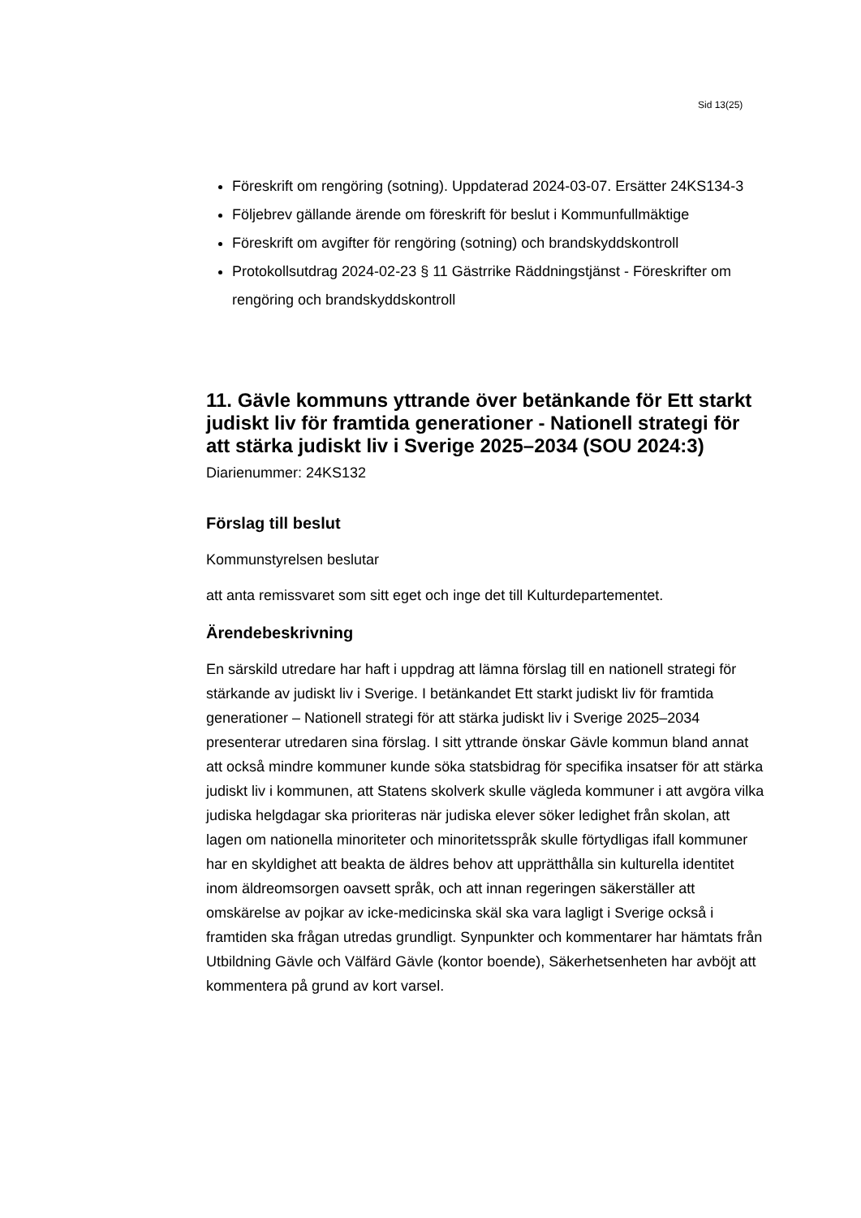Sid 13(25)
Föreskrift om rengöring (sotning). Uppdaterad 2024-03-07. Ersätter 24KS134-3
Följebrev gällande ärende om föreskrift för beslut i Kommunfullmäktige
Föreskrift om avgifter för rengöring (sotning) och brandskyddskontroll
Protokollsutdrag 2024-02-23 § 11 Gästrrike Räddningstjänst - Föreskrifter om rengöring och brandskyddskontroll
11. Gävle kommuns yttrande över betänkande för Ett starkt judiskt liv för framtida generationer - Nationell strategi för att stärka judiskt liv i Sverige 2025–2034 (SOU 2024:3)
Diarienummer: 24KS132
Förslag till beslut
Kommunstyrelsen beslutar
att anta remissvaret som sitt eget och inge det till Kulturdepartementet.
Ärendebeskrivning
En särskild utredare har haft i uppdrag att lämna förslag till en nationell strategi för stärkande av judiskt liv i Sverige. I betänkandet Ett starkt judiskt liv för framtida generationer – Nationell strategi för att stärka judiskt liv i Sverige 2025–2034 presenterar utredaren sina förslag. I sitt yttrande önskar Gävle kommun bland annat att också mindre kommuner kunde söka statsbidrag för specifika insatser för att stärka judiskt liv i kommunen, att Statens skolverk skulle vägleda kommuner i att avgöra vilka judiska helgdagar ska prioriteras när judiska elever söker ledighet från skolan, att lagen om nationella minoriteter och minoritetsspråk skulle förtydligas ifall kommuner har en skyldighet att beakta de äldres behov att upprätthålla sin kulturella identitet inom äldreomsorgen oavsett språk, och att innan regeringen säkerställer att omskärelse av pojkar av icke-medicinska skäl ska vara lagligt i Sverige också i framtiden ska frågan utredas grundligt. Synpunkter och kommentarer har hämtats från Utbildning Gävle och Välfärd Gävle (kontor boende), Säkerhetsenheten har avböjt att kommentera på grund av kort varsel.